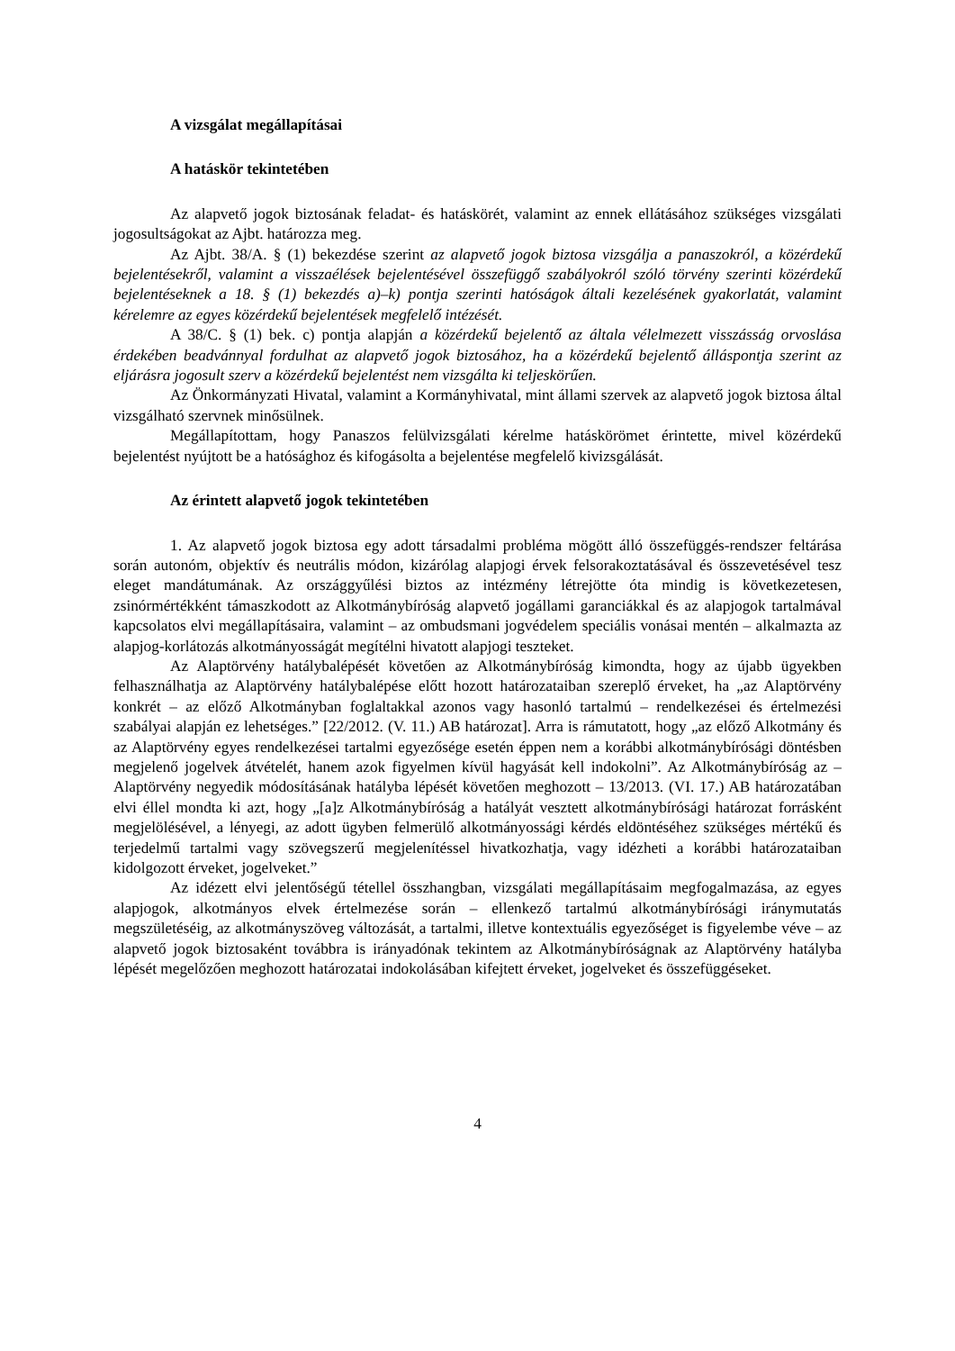A vizsgálat megállapításai
A hatáskör tekintetében
Az alapvető jogok biztosának feladat- és hatáskörét, valamint az ennek ellátásához szükséges vizsgálati jogosultságokat az Ajbt. határozza meg.
Az Ajbt. 38/A. § (1) bekezdése szerint az alapvető jogok biztosa vizsgálja a panaszokról, a közérdekű bejelentésekről, valamint a visszaélések bejelentésével összefüggő szabályokról szóló törvény szerinti közérdekű bejelentéseknek a 18. § (1) bekezdés a)–k) pontja szerinti hatóságok általi kezelésének gyakorlatát, valamint kérelemre az egyes közérdekű bejelentések megfelelő intézését.
A 38/C. § (1) bek. c) pontja alapján a közérdekű bejelentő az általa vélelmezett visszásság orvoslása érdekében beadvánnyal fordulhat az alapvető jogok biztosához, ha a közérdekű bejelentő álláspontja szerint az eljárásra jogosult szerv a közérdekű bejelentést nem vizsgálta ki teljeskörűen.
Az Önkormányzati Hivatal, valamint a Kormányhivatal, mint állami szervek az alapvető jogok biztosa által vizsgálható szervnek minősülnek.
Megállapítottam, hogy Panaszos felülvizsgálati kérelme hatáskörömet érintette, mivel közérdekű bejelentést nyújtott be a hatósághoz és kifogásolta a bejelentése megfelelő kivizsgálását.
Az érintett alapvető jogok tekintetében
1. Az alapvető jogok biztosa egy adott társadalmi probléma mögött álló összefüggés-rendszer feltárása során autonóm, objektív és neutrális módon, kizárólag alapjogi érvek felsorakoztatásával és összevetésével tesz eleget mandátumának. Az országgyűlési biztos az intézmény létrejötte óta mindig is következetesen, zsinórmértékként támaszkodott az Alkotmánybíróság alapvető jogállami garanciákkal és az alapjogok tartalmával kapcsolatos elvi megállapításaira, valamint – az ombudsmani jogvédelem speciális vonásai mentén – alkalmazta az alapjog-korlátozás alkotmányosságát megítélni hivatott alapjogi teszteket.
Az Alaptörvény hatálybalépését követően az Alkotmánybíróság kimondta, hogy az újabb ügyekben felhasználhatja az Alaptörvény hatálybalépése előtt hozott határozataiban szereplő érveket, ha „az Alaptörvény konkrét – az előző Alkotmányban foglaltakkal azonos vagy hasonló tartalmú – rendelkezései és értelmezési szabályai alapján ez lehetséges.” [22/2012. (V. 11.) AB határozat]. Arra is rámutatott, hogy „az előző Alkotmány és az Alaptörvény egyes rendelkezései tartalmi egyezősége esetén éppen nem a korábbi alkotmánybírósági döntésben megjelenő jogelvek átvételét, hanem azok figyelmen kívül hagyását kell indokolni”. Az Alkotmánybíróság az – Alaptörvény negyedik módosításának hatályba lépését követően meghozott – 13/2013. (VI. 17.) AB határozatában elvi éllel mondta ki azt, hogy „[a]z Alkotmánybíróság a hatályát vesztett alkotmánybírósági határozat forrásként megjelölésével, a lényegi, az adott ügyben felmerülő alkotmányossági kérdés eldöntéséhez szükséges mértékű és terjedelmű tartalmi vagy szövegszerű megjelenítéssel hivatkozhatja, vagy idézheti a korábbi határozataiban kidolgozott érveket, jogelveket.”
Az idézett elvi jelentőségű tétellel összhangban, vizsgálati megállapításaim megfogalmazása, az egyes alapjogok, alkotmányos elvek értelmezése során – ellenkező tartalmú alkotmánybírósági iránymutatás megszületéséig, az alkotmányszöveg változását, a tartalmi, illetve kontextuális egyezőséget is figyelembe véve – az alapvető jogok biztosaként továbbra is irányadónak tekintem az Alkotmánybíróságnak az Alaptörvény hatályba lépését megelőzően meghozott határozatai indokolásában kifejtett érveket, jogelveket és összefüggéseket.
4